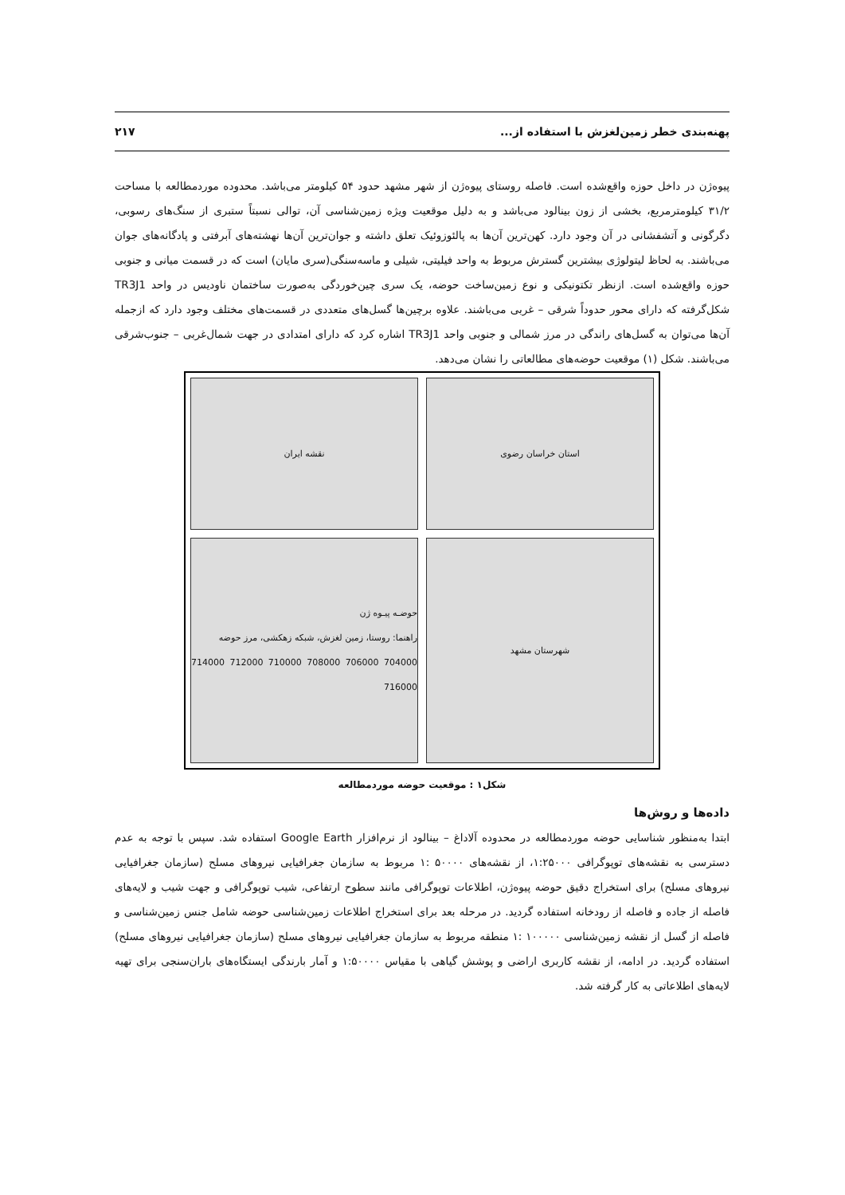پهنه‌بندی خطر زمین‌لغزش با استفاده از... ۲۱۷
پیوه‌ژن در داخل حوزه واقع‌شده است. فاصله روستای پیوه‌ژن از شهر مشهد حدود ۵۴ کیلومتر می‌باشد. محدوده موردمطالعه با مساحت ۳۱/۲ کیلومترمربع، بخشی از زون بینالود می‌باشد و به دلیل موقعیت ویژه زمین‌شناسی آن، توالی نسبتاً ستبری از سنگ‌های رسوبی، دگرگونی و آتشفشانی در آن وجود دارد. کهن‌ترین آن‌ها به پالئوزوئیک تعلق داشته و جوان‌ترین آن‌ها نهشته‌های آبرفتی و پادگانه‌های جوان می‌باشند. به لحاظ لیتولوژی بیشترین گسترش مربوط به واحد فیلیتی، شیلی و ماسه‌سنگی(سری مایان) است که در قسمت میانی و جنوبی حوزه واقع‌شده است. ازنظر تکتونیکی و نوع زمین‌ساخت حوضه، یک سری چین‌خوردگی به‌صورت ساختمان ناودیس در واحد TR3J1 شکل‌گرفته که دارای محور حدوداً شرقی – غربی می‌باشند. علاوه برچین‌ها گسل‌های متعددی در قسمت‌های مختلف وجود دارد که ازجمله آن‌ها می‌توان به گسل‌های راندگی در مرز شمالی و جنوبی واحد TR3J1 اشاره کرد که دارای امتدادی در جهت شمال‌غربی – جنوب‌شرقی می‌باشند. شکل (۱) موقعیت حوضه‌های مطالعاتی را نشان می‌دهد.
نقشه ایران
استان خراسان رضوی
حوضـه پیـوه ژن
راهنما: روستا، زمین لغزش، شبکه زهکشی، مرز حوضه
704000 706000 708000 710000 712000 714000 716000
شهرستان مشهد
شکل۱ : موقعیت حوضه موردمطالعه
داده‌ها و روش‌ها
ابتدا به‌منظور شناسایی حوضه موردمطالعه در محدوده آلاداغ – بینالود از نرم‌افزار Google Earth استفاده شد. سپس با توجه به عدم دسترسی به نقشه‌های توپوگرافی ۱:۲۵۰۰۰، از نقشه‌های ۵۰۰۰۰ :۱ مربوط به سازمان جغرافیایی نیروهای مسلح (سازمان جغرافیایی نیروهای مسلح) برای استخراج دقیق حوضه پیوه‌ژن، اطلاعات توپوگرافی مانند سطوح ارتفاعی، شیب توپوگرافی و جهت شیب و لایه‌های فاصله از جاده و فاصله از رودخانه استفاده گردید. در مرحله بعد برای استخراج اطلاعات زمین‌شناسی حوضه شامل جنس زمین‌شناسی و فاصله از گسل از نقشه زمین‌شناسی ۱۰۰۰۰۰ :۱ منطقه مربوط به سازمان جغرافیایی نیروهای مسلح (سازمان جغرافیایی نیروهای مسلح) استفاده گردید. در ادامه، از نقشه کاربری اراضی و پوشش گیاهی با مقیاس ۱:۵۰۰۰۰ و آمار بارندگی ایستگاه‌های باران‌سنجی برای تهیه لایه‌های اطلاعاتی به کار گرفته شد.